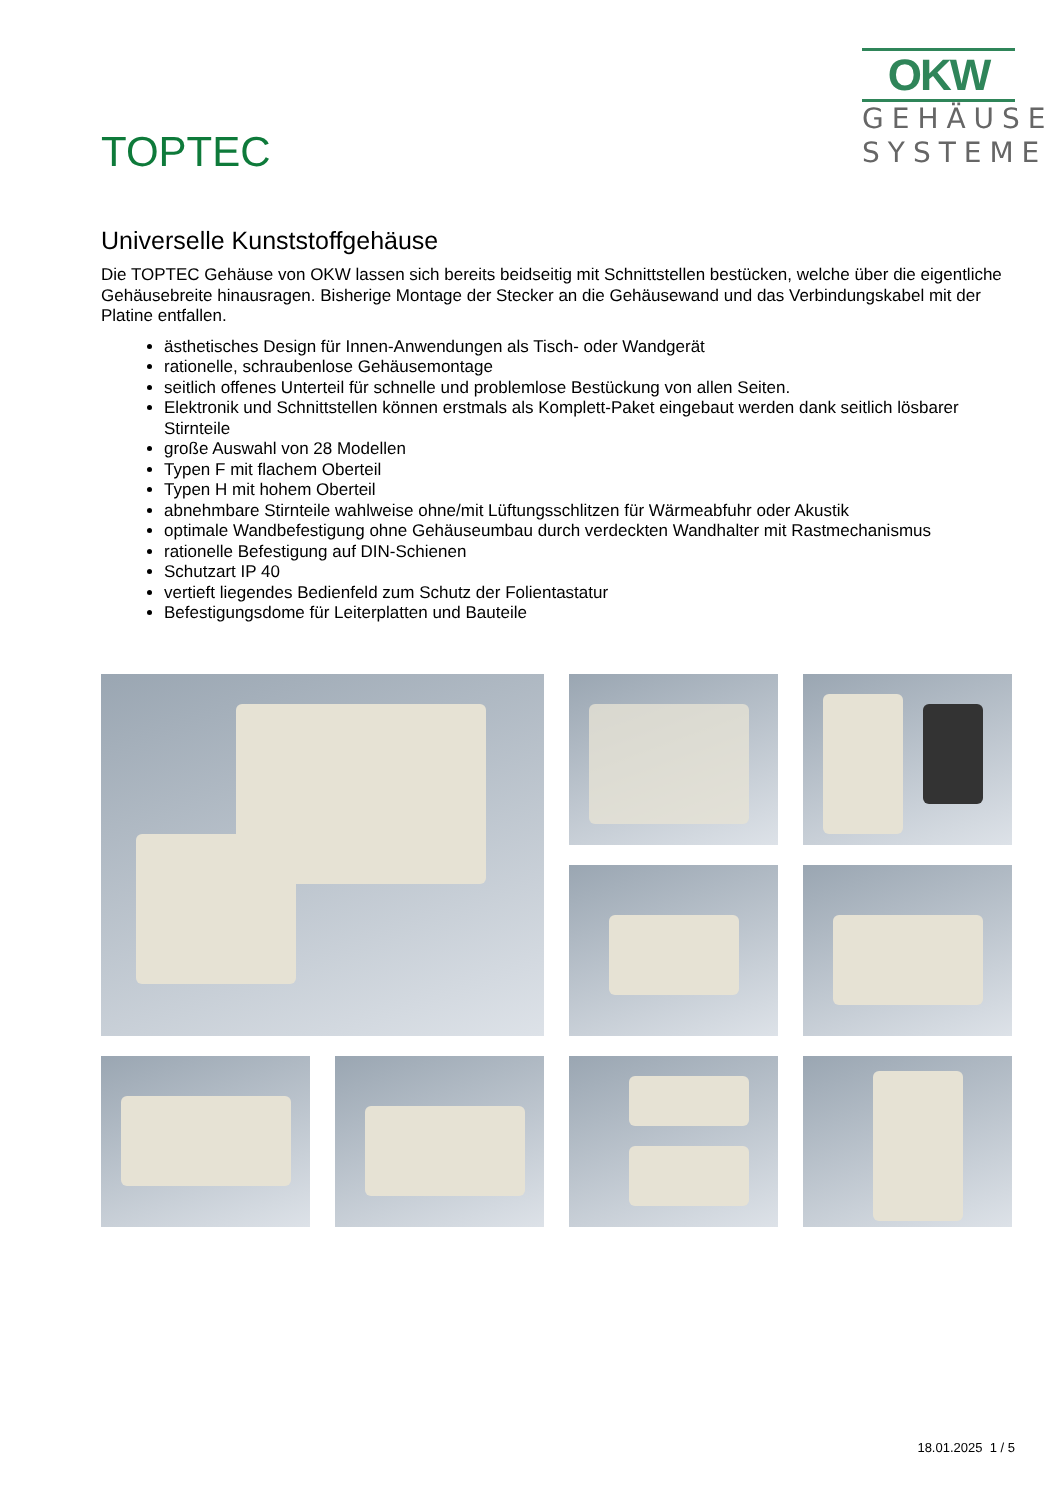TOPTEC
OKW
GEHÄUSE
SYSTEME
Universelle Kunststoffgehäuse
Die TOPTEC Gehäuse von OKW lassen sich bereits beidseitig mit Schnittstellen bestücken, welche über die eigentliche Gehäusebreite hinausragen. Bisherige Montage der Stecker an die Gehäusewand und das Verbindungskabel mit der Platine entfallen.
ästhetisches Design für Innen-Anwendungen als Tisch- oder Wandgerät
rationelle, schraubenlose Gehäusemontage
seitlich offenes Unterteil für schnelle und problemlose Bestückung von allen Seiten.
Elektronik und Schnittstellen können erstmals als Komplett-Paket eingebaut werden dank seitlich lösbarer Stirnteile
große Auswahl von 28 Modellen
Typen F mit flachem Oberteil
Typen H mit hohem Oberteil
abnehmbare Stirnteile wahlweise ohne/mit Lüftungsschlitzen für Wärmeabfuhr oder Akustik
optimale Wandbefestigung ohne Gehäuseumbau durch verdeckten Wandhalter mit Rastmechanismus
rationelle Befestigung auf DIN-Schienen
Schutzart IP 40
vertieft liegendes Bedienfeld zum Schutz der Folientastatur
Befestigungsdome für Leiterplatten und Bauteile
18.01.2025 1 / 5